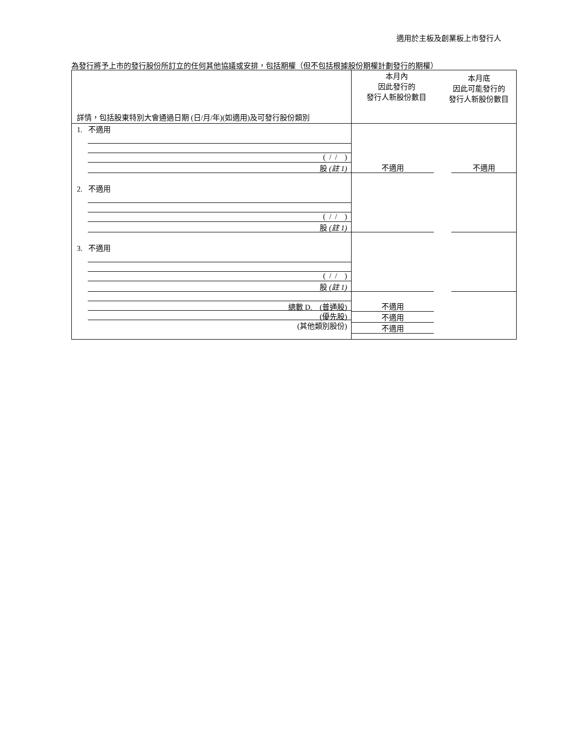適用於主板及創業板上市發行人
為發行將予上市的發行股份所訂立的任何其他協議或安排，包括期權（但不包括根據股份期權計劃發行的期權）
| 詳情，包括股東特別大會通過日期 (日/月/年)(如適用)及可發行股份類別 | 本月內 因此發行的 發行人新股份數目 | 本月底 因此可能發行的 發行人新股份數目 |
| 1. 不適用 ( / / ) 股 (註 1) | 不適用 | 不適用 |
| 2. 不適用 ( / / ) 股 (註 1) | | |
| 3. 不適用 ( / / ) 股 (註 1) | | |
| 總數 D. (普通股) (優先股) (其他類別股份) | 不適用 不適用 不適用 | |